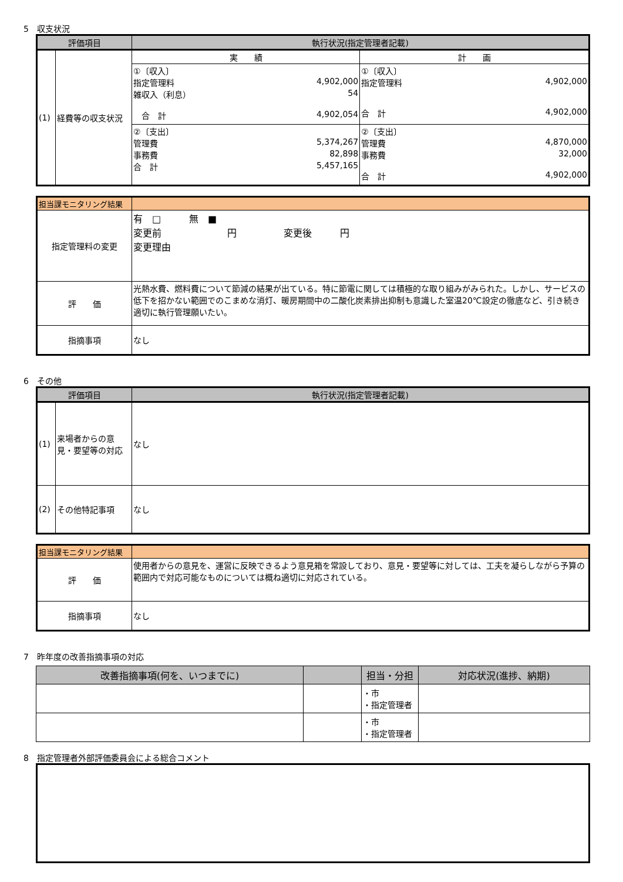5　収支状況
| 評価項目 | | 執行状況(指定管理者記載) | |
| --- | --- | --- | --- |
| (1) | 経費等の収支状況 | 実 績 | 計 画 |
| | | ①〔収入〕 指定管理料 4,902,000 雑収入（利息） 54 合 計 4,902,054 | ①〔収入〕 指定管理料 4,902,000 合 計 4,902,000 |
| | | ②〔支出〕 管理費 5,374,267 事務費 82,898 合 計 5,457,165 | ②〔支出〕 管理費 4,870,000 事務費 32,000 合 計 4,902,000 |
| 担当課モニタリング結果 | |
| 指定管理料の変更 | 有 □ 無 ■ 変更前 円 変更後 円 変更理由 |
| 評 価 | 光熱水費、燃料費について節減の結果が出ている。特に節電に関しては積極的な取り組みがみられた。しかし、サービスの低下を招かない範囲でのこまめな消灯、暖房期間中の二酸化炭素排出抑制も意識した室温20℃設定の徹底など、引き続き適切に執行管理願いたい。 |
| 指摘事項 | なし |
6　その他
| 評価項目 | | 執行状況(指定管理者記載) |
| --- | --- | --- |
| (1) | 来場者からの意見・要望等の対応 | なし |
| (2) | その他特記事項 | なし |
| 担当課モニタリング結果 | |
| 評 価 | 使用者からの意見を、運営に反映できるよう意見箱を常設しており、意見・要望等に対しては、工夫を凝らしながら予算の範囲内で対応可能なものについては概ね適切に対応されている。 |
| 指摘事項 | なし |
7　昨年度の改善指摘事項の対応
| 改善指摘事項(何を、いつまでに) | | 担当・分担 | 対応状況(進捗、納期) |
| --- | --- | --- | --- |
| | | ・市 ・指定管理者 | |
| | | ・市 ・指定管理者 | |
8　指定管理者外部評価委員会による総合コメント